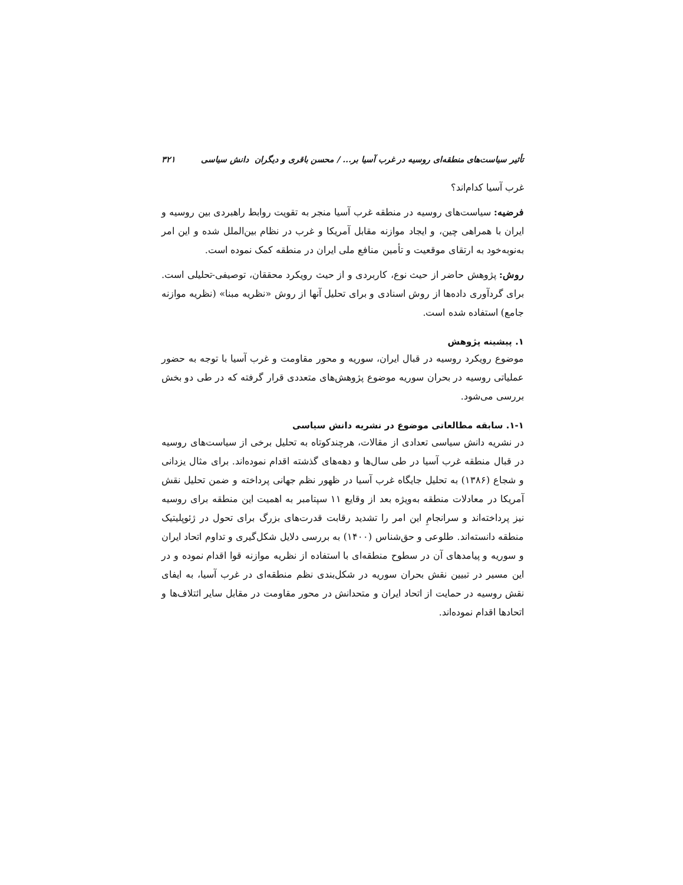تأثیر سیاست‌های منطقه‌ای روسیه در غرب آسیا بر... / محسن باقری و دیگران دانش سیاسی ۳۲۱
غرب آسیا کدام‌اند؟
فرضیه: سیاست‌های روسیه در منطقه غرب آسیا منجر به تقویت روابط راهبردی بین روسیه و ایران با همراهی چین، و ایجاد موازنه مقابل آمریکا و غرب در نظام بین‌الملل شده و این امر به‌نوبه‌خود به ارتقای موقعیت و تأمین منافع ملی ایران در منطقه کمک نموده است.
روش: پژوهش حاضر از حیث نوع، کاربردی و از حیث رویکرد محققان، توصیفی-تحلیلی است. برای گردآوری داده‌ها از روش اسنادی و برای تحلیل آنها از روش «نظریه مبنا» (نظریه موازنه جامع) استفاده شده است.
۱. پیشینه پژوهش
موضوع رویکرد روسیه در قبال ایران، سوریه و محور مقاومت و غرب آسیا با توجه به حضور عملیاتی روسیه در بحران سوریه موضوع پژوهش‌های متعددی قرار گرفته که در طی دو بخش بررسی می‌شود.
۱-۱. سابقه مطالعاتی موضوع در نشریه دانش سیاسی
در نشریه دانش سیاسی تعدادی از مقالات، هرچندکوتاه به تحلیل برخی از سیاست‌های روسیه در قبال منطقه غرب آسیا در طی سال‌ها و دهه‌های گذشته اقدام نموده‌اند. برای مثال یزدانی و شجاع (۱۳۸۶) به تحلیل جایگاه غرب آسیا در ظهور نظم جهانی پرداخته و ضمن تحلیل نقش آمریکا در معادلات منطقه به‌ویژه بعد از وقایع ۱۱ سپتامبر به اهمیت این منطقه برای روسیه نیز پرداخته‌اند و سرانجامِ این امر را تشدید رقابت قدرت‌های بزرگ برای تحول در ژئوپلیتیک منطقه دانسته‌اند. طلوعی و حق‌شناس (۱۴۰۰) به بررسی دلایل شکل‌گیری و تداوم اتحاد ایران و سوریه و پیامدهای آن در سطوح منطقه‌ای با استفاده از نظریه موازنه قوا اقدام نموده و در این مسیر در تبیین نقش بحران سوریه در شکل‌بندی نظم منطقه‌ای در غرب آسیا، به ایفای نقش روسیه در حمایت از اتحاد ایران و متحدانش در محور مقاومت در مقابل سایر ائتلاف‌ها و اتحادها اقدام نموده‌اند.